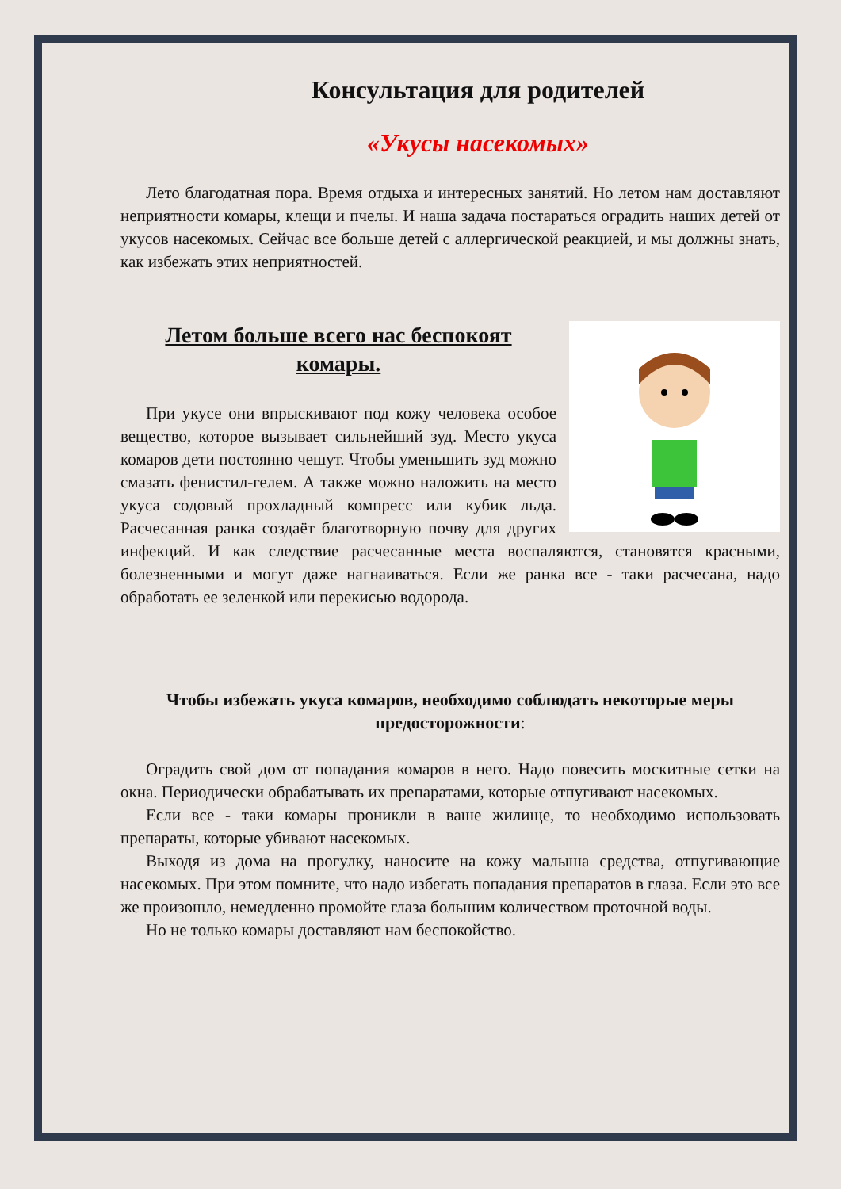Консультация для родителей
«Укусы насекомых»
Лето благодатная пора. Время отдыха и интересных занятий. Но летом нам доставляют неприятности комары, клещи и пчелы. И наша задача постараться оградить наших детей от укусов насекомых. Сейчас все больше детей с аллергической реакцией, и мы должны знать, как избежать этих неприятностей.
Летом больше всего нас беспокоят комары.
При укусе они впрыскивают под кожу человека особое вещество, которое вызывает сильнейший зуд. Место укуса комаров дети постоянно чешут. Чтобы уменьшить зуд можно смазать фенистил-гелем. А также можно наложить на место укуса содовый прохладный компресс или кубик льда. Расчесанная ранка создаёт благотворную почву для других инфекций. И как следствие расчесанные места воспаляются, становятся красными, болезненными и могут даже нагнаиваться. Если же ранка все - таки расчесана, надо обработать ее зеленкой или перекисью водорода.
Чтобы избежать укуса комаров, необходимо соблюдать некоторые меры предосторожности:
Оградить свой дом от попадания комаров в него. Надо повесить москитные сетки на окна. Периодически обрабатывать их препаратами, которые отпугивают насекомых.
Если все - таки комары проникли в ваше жилище, то необходимо использовать препараты, которые убивают насекомых.
Выходя из дома на прогулку, наносите на кожу малыша средства, отпугивающие насекомых. При этом помните, что надо избегать попадания препаратов в глаза. Если это все же произошло, немедленно промойте глаза большим количеством проточной воды.
Но не только комары доставляют нам беспокойство.